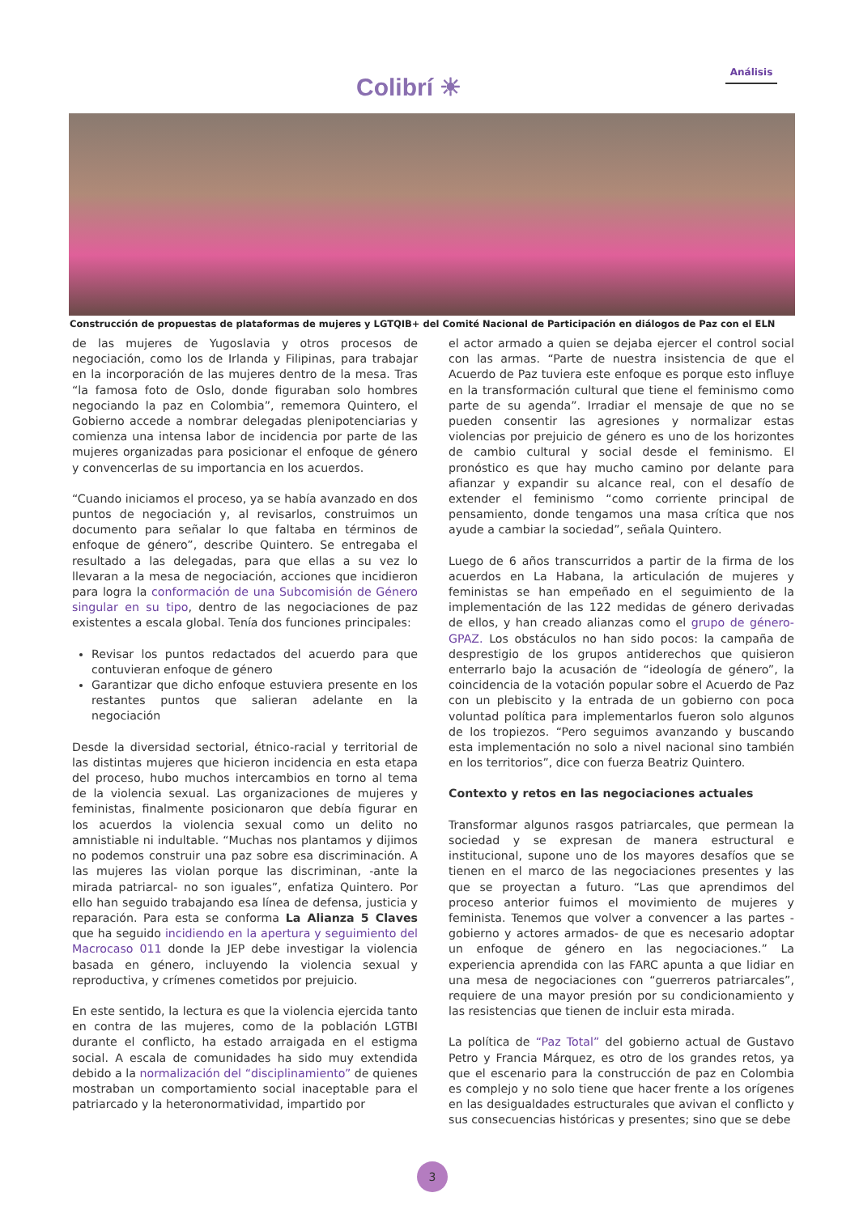Colibrí ☀
Análisis
Construcción de propuestas de plataformas de mujeres y LGTQIB+ del Comité Nacional de Participación en diálogos de Paz con el ELN
de las mujeres de Yugoslavia y otros procesos de negociación, como los de Irlanda y Filipinas, para trabajar en la incorporación de las mujeres dentro de la mesa. Tras “la famosa foto de Oslo, donde figuraban solo hombres negociando la paz en Colombia”, rememora Quintero, el Gobierno accede a nombrar delegadas plenipotenciarias y comienza una intensa labor de incidencia por parte de las mujeres organizadas para posicionar el enfoque de género y convencerlas de su importancia en los acuerdos.
“Cuando iniciamos el proceso, ya se había avanzado en dos puntos de negociación y, al revisarlos, construimos un documento para señalar lo que faltaba en términos de enfoque de género”, describe Quintero. Se entregaba el resultado a las delegadas, para que ellas a su vez lo llevaran a la mesa de negociación, acciones que incidieron para logra la conformación de una Subcomisión de Género singular en su tipo, dentro de las negociaciones de paz existentes a escala global. Tenía dos funciones principales:
Revisar los puntos redactados del acuerdo para que contuvieran enfoque de género
Garantizar que dicho enfoque estuviera presente en los restantes puntos que salieran adelante en la negociación
Desde la diversidad sectorial, étnico-racial y territorial de las distintas mujeres que hicieron incidencia en esta etapa del proceso, hubo muchos intercambios en torno al tema de la violencia sexual. Las organizaciones de mujeres y feministas, finalmente posicionaron que debía figurar en los acuerdos la violencia sexual como un delito no amnistiable ni indultable. “Muchas nos plantamos y dijimos no podemos construir una paz sobre esa discriminación. A las mujeres las violan porque las discriminan, -ante la mirada patriarcal- no son iguales”, enfatiza Quintero. Por ello han seguido trabajando esa línea de defensa, justicia y reparación. Para esta se conforma La Alianza 5 Claves que ha seguido incidiendo en la apertura y seguimiento del Macrocaso 011 donde la JEP debe investigar la violencia basada en género, incluyendo la violencia sexual y reproductiva, y crímenes cometidos por prejuicio.
En este sentido, la lectura es que la violencia ejercida tanto en contra de las mujeres, como de la población LGTBI durante el conflicto, ha estado arraigada en el estigma social. A escala de comunidades ha sido muy extendida debido a la normalización del “disciplinamiento” de quienes mostraban un comportamiento social inaceptable para el patriarcado y la heteronormatividad, impartido por
el actor armado a quien se dejaba ejercer el control social con las armas. “Parte de nuestra insistencia de que el Acuerdo de Paz tuviera este enfoque es porque esto influye en la transformación cultural que tiene el feminismo como parte de su agenda”. Irradiar el mensaje de que no se pueden consentir las agresiones y normalizar estas violencias por prejuicio de género es uno de los horizontes de cambio cultural y social desde el feminismo. El pronóstico es que hay mucho camino por delante para afianzar y expandir su alcance real, con el desafío de extender el feminismo “como corriente principal de pensamiento, donde tengamos una masa crítica que nos ayude a cambiar la sociedad”, señala Quintero.
Luego de 6 años transcurridos a partir de la firma de los acuerdos en La Habana, la articulación de mujeres y feministas se han empeñado en el seguimiento de la implementación de las 122 medidas de género derivadas de ellos, y han creado alianzas como el grupo de género-GPAZ. Los obstáculos no han sido pocos: la campaña de desprestigio de los grupos antiderechos que quisieron enterrarlo bajo la acusación de “ideología de género”, la coincidencia de la votación popular sobre el Acuerdo de Paz con un plebiscito y la entrada de un gobierno con poca voluntad política para implementarlos fueron solo algunos de los tropiezos. “Pero seguimos avanzando y buscando esta implementación no solo a nivel nacional sino también en los territorios”, dice con fuerza Beatriz Quintero.
Contexto y retos en las negociaciones actuales
Transformar algunos rasgos patriarcales, que permean la sociedad y se expresan de manera estructural e institucional, supone uno de los mayores desafíos que se tienen en el marco de las negociaciones presentes y las que se proyectan a futuro. “Las que aprendimos del proceso anterior fuimos el movimiento de mujeres y feminista. Tenemos que volver a convencer a las partes -gobierno y actores armados- de que es necesario adoptar un enfoque de género en las negociaciones.” La experiencia aprendida con las FARC apunta a que lidiar en una mesa de negociaciones con “guerreros patriarcales”, requiere de una mayor presión por su condicionamiento y las resistencias que tienen de incluir esta mirada.
La política de “Paz Total” del gobierno actual de Gustavo Petro y Francia Márquez, es otro de los grandes retos, ya que el escenario para la construcción de paz en Colombia es complejo y no solo tiene que hacer frente a los orígenes en las desigualdades estructurales que avivan el conflicto y sus consecuencias históricas y presentes; sino que se debe
3